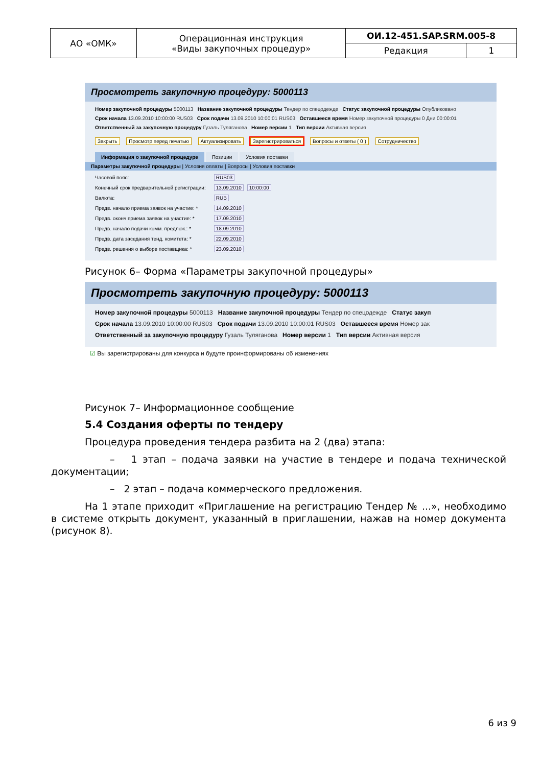| АО «ОМК» | Операционная инструкция «Виды закупочных процедур» | ОИ.12-451.SAP.SRM.005-8 | |
| | | Редакция | 1 |
Просмотреть закупочную процедуру: 5000113
Номер закупочной процедуры 5000113 Название закупочной процедуры Тендер по спецодежде Статус закупочной процедуры Опубликовано
Срок начала 13.09.2010 10:00:00 RUS03 Срок подачи 13.09.2010 10:00:01 RUS03 Оставшееся время Номер закупочной процедуры 0 Дни 00:00:01
Ответственный за закупочную процедуру Гузаль Туляганова Номер версии 1 Тип версии Активная версия
Закрыть Просмотр перед печатью Актуализировать Зарегистрироваться Вопросы и ответы ( 0 ) Сотрудничество
Информация о закупочной процедуре Позиции Условия поставки
Параметры закупочной процедуры | Условия оплаты | Вопросы | Условия поставки
Часовой пояс: RUS03
Конечный срок предварительной регистрации: 13.09.2010 10:00:00
Валюта: RUB
Предв. начало приема заявок на участие: * 14.09.2010
Предв. оконч приема заявок на участие: * 17.09.2010
Предв. начало подачи комм. предлож.: * 18.09.2010
Предв. дата заседания тенд. комитета: * 22.09.2010
Предв. решения о выборе поставщика: * 23.09.2010
Рисунок 6– Форма «Параметры закупочной процедуры»
Просмотреть закупочную процедуру: 5000113
Номер закупочной процедуры 5000113 Название закупочной процедуры Тендер по спецодежде Статус закуп
Срок начала 13.09.2010 10:00:00 RUS03 Срок подачи 13.09.2010 10:00:01 RUS03 Оставшееся время Номер зак
Ответственный за закупочную процедуру Гузаль Туляганова Номер версии 1 Тип версии Активная версия
☑ Вы зарегистрированы для конкурса и будуте проинформированы об изменениях
Рисунок 7– Информационное сообщение
5.4 Создания оферты по тендеру
Процедура проведения тендера разбита на 2 (два) этапа:
– 1 этап – подача заявки на участие в тендере и подача технической документации;
– 2 этап – подача коммерческого предложения.
На 1 этапе приходит «Приглашение на регистрацию Тендер № ...», необходимо в системе открыть документ, указанный в приглашении, нажав на номер документа (рисунок 8).
6 из 9